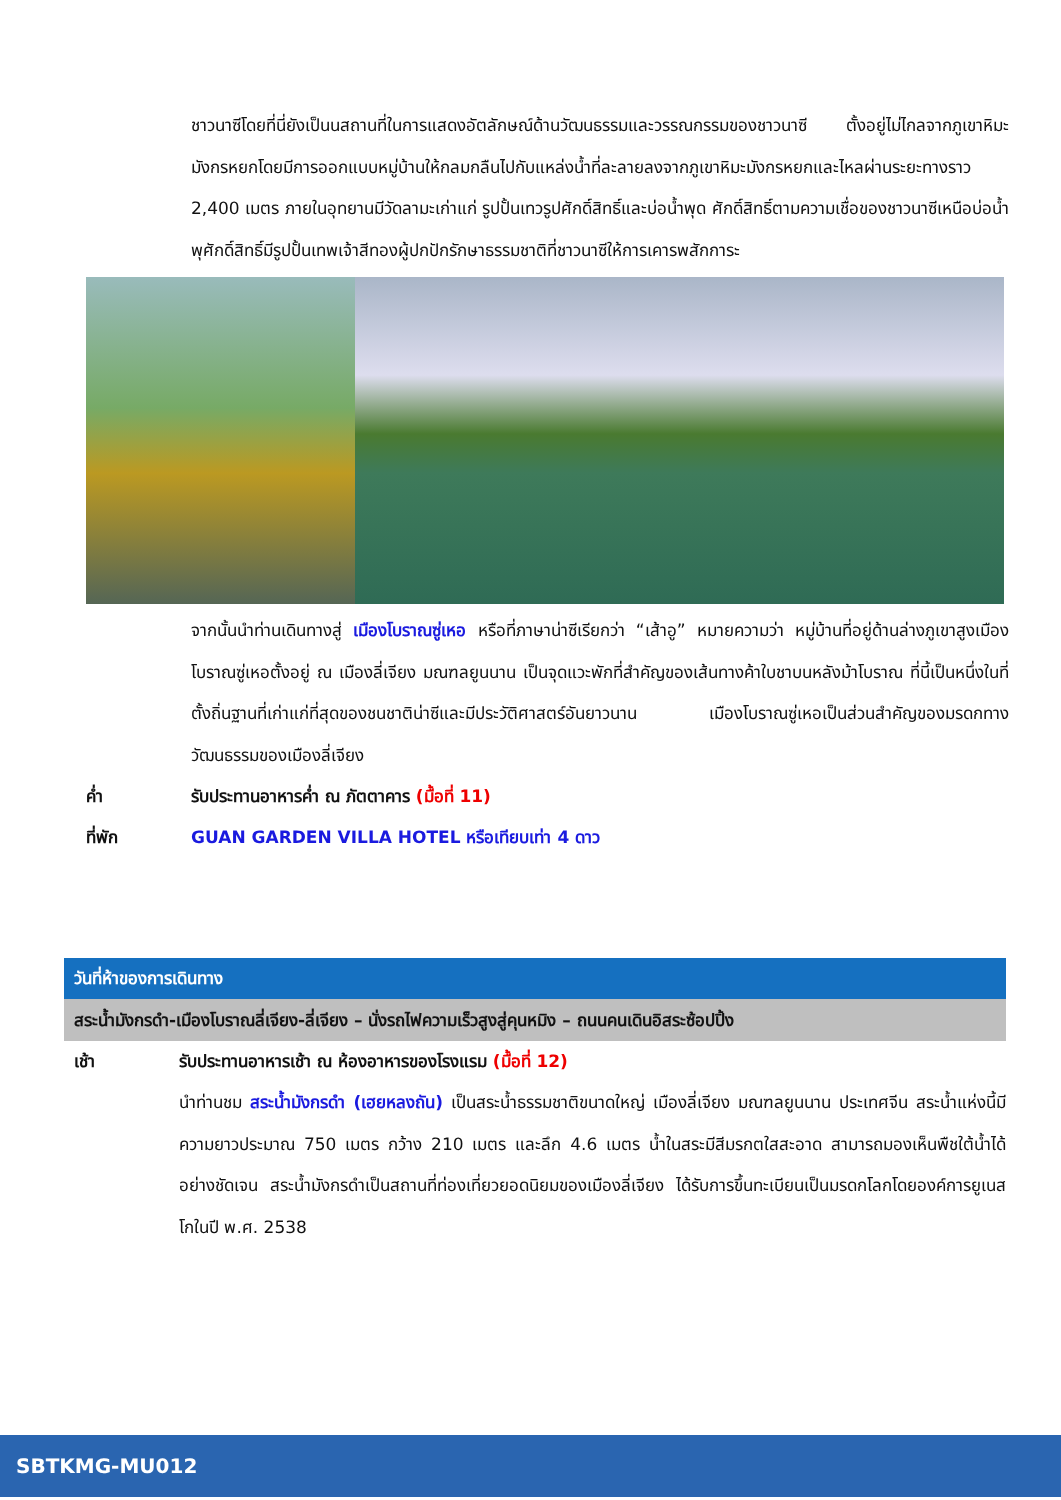ชาวนาซีโดยที่นี่ยังเป็นนสถานที่ในการแสดงอัตลักษณ์ด้านวัฒนธรรมและวรรณกรรมของชาวนาซี ตั้งอยู่ไม่ไกลจากภูเขาหิมะมังกรหยกโดยมีการออกแบบหมู่บ้านให้กลมกลืนไปกับแหล่งน้ำที่ละลายลงจากภูเขาหิมะมังกรหยกและไหลผ่านระยะทางราว 2,400 เมตร ภายในอุทยานมีวัดลามะเก่าแก่ รูปปั้นเทวรูปศักดิ์สิทธิ์และบ่อน้ำพุด ศักดิ์สิทธิ์ตามความเชื่อของชาวนาซีเหนือบ่อน้ำพุศักดิ์สิทธิ์มีรูปปั้นเทพเจ้าสีทองผู้ปกปักรักษาธรรมชาติที่ชาวนาซีให้การเคารพสักการะ
จากนั้นนำท่านเดินทางสู่ เมืองโบราณซู่เหอ หรือที่ภาษาน่าซีเรียกว่า “เส้าอู” หมายความว่า หมู่บ้านที่อยู่ด้านล่างภูเขาสูงเมืองโบราณซู่เหอตั้งอยู่ ณ เมืองลี่เจียง มณฑลยูนนาน เป็นจุดแวะพักที่สำคัญของเส้นทางค้าใบชาบนหลังม้าโบราณ ที่นี้เป็นหนึ่งในที่ตั้งถิ่นฐานที่เก่าแก่ที่สุดของชนชาติน่าซีและมีประวัติศาสตร์อันยาวนาน เมืองโบราณซู่เหอเป็นส่วนสำคัญของมรดกทางวัฒนธรรมของเมืองลี่เจียง
ค่ำ รับประทานอาหารค่ำ ณ ภัตตาคาร (มื้อที่ 11)
ที่พัก GUAN GARDEN VILLA HOTEL หรือเทียบเท่า 4 ดาว
วันที่ห้าของการเดินทาง
สระน้ำมังกรดำ-เมืองโบราณลี่เจียง-ลี่เจียง – นั่งรถไฟความเร็วสูงสู่คุนหมิง – ถนนคนเดินอิสระซ้อปปิ้ง
เช้า รับประทานอาหารเช้า ณ ห้องอาหารของโรงแรม (มื้อที่ 12)
นำท่านชม สระน้ำมังกรดำ (เฮยหลงถัน) เป็นสระน้ำธรรมชาติขนาดใหญ่ เมืองลี่เจียง มณฑลยูนนาน ประเทศจีน สระน้ำแห่งนี้มีความยาวประมาณ 750 เมตร กว้าง 210 เมตร และลึก 4.6 เมตร น้ำในสระมีสีมรกตใสสะอาด สามารถมองเห็นพืชใต้น้ำได้อย่างชัดเจน สระน้ำมังกรดำเป็นสถานที่ท่องเที่ยวยอดนิยมของเมืองลี่เจียง ได้รับการขึ้นทะเบียนเป็นมรดกโลกโดยองค์การยูเนสโกในปี พ.ศ. 2538
SBTKMG-MU012